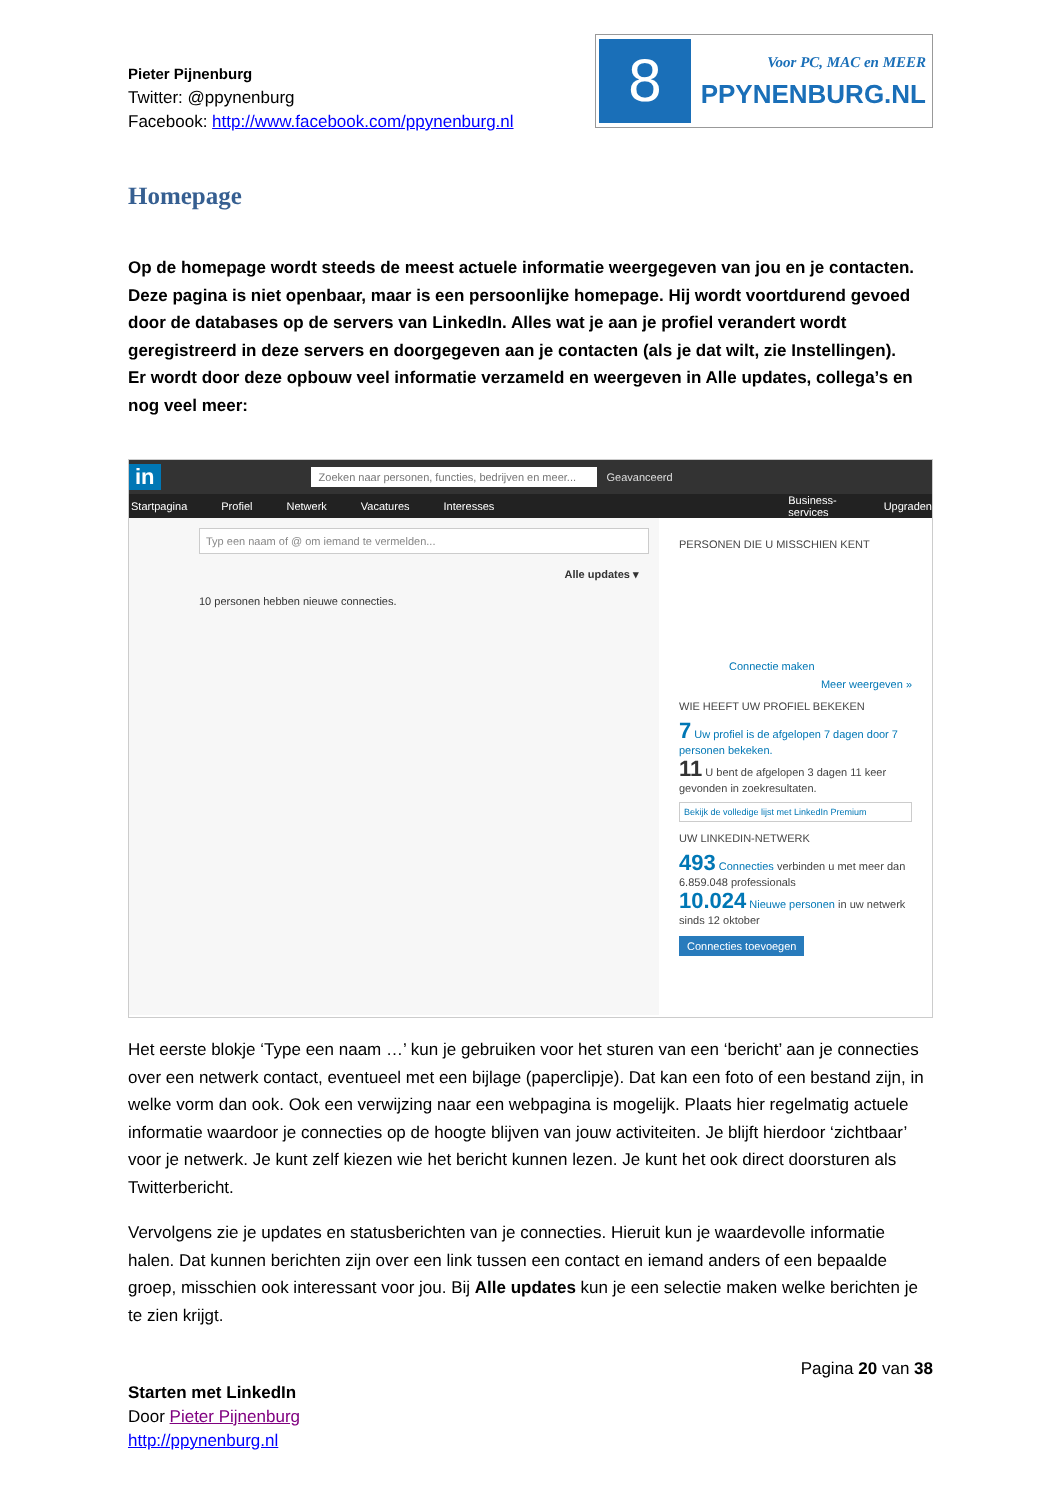Pieter Pijnenburg
Twitter: @ppynenburg
Facebook: http://www.facebook.com/ppynenburg.nl
8
Voor PC, MAC en MEER
PPYNENBURG.NL
Homepage
Op de homepage wordt steeds de meest actuele informatie weergegeven van jou en je contacten. Deze pagina is niet openbaar, maar is een persoonlijke homepage. Hij wordt voortdurend gevoed door de databases op de servers van LinkedIn. Alles wat je aan je profiel verandert wordt geregistreerd in deze servers en doorgegeven aan je contacten (als je dat wilt, zie Instellingen).
Er wordt door deze opbouw veel informatie verzameld en weergeven in Alle updates, collega’s en nog veel meer:
in Zoeken naar personen, functies, bedrijven en meer... Geavanceerd
Startpagina Profiel Netwerk Vacatures Interesses Business-services Upgraden
Typ een naam of @ om iemand te vermelden...
Alle updates ▾
10 personen hebben nieuwe connecties.
PERSONEN DIE U MISSCHIEN KENT
Connectie maken
Meer weergeven »
WIE HEEFT UW PROFIEL BEKEKEN
7 Uw profiel is de afgelopen 7 dagen door 7 personen bekeken.
11 U bent de afgelopen 3 dagen 11 keer gevonden in zoekresultaten.
Bekijk de volledige lijst met LinkedIn Premium
UW LINKEDIN-NETWERK
493 Connecties verbinden u met meer dan 6.859.048 professionals
10.024 Nieuwe personen in uw netwerk sinds 12 oktober
Connecties toevoegen
Het eerste blokje ‘Type een naam …’ kun je gebruiken voor het sturen van een ‘bericht’ aan je connecties over een netwerk contact, eventueel met een bijlage (paperclipje). Dat kan een foto of een bestand zijn, in welke vorm dan ook. Ook een verwijzing naar een webpagina is mogelijk. Plaats hier regelmatig actuele informatie waardoor je connecties op de hoogte blijven van jouw activiteiten. Je blijft hierdoor ‘zichtbaar’ voor je netwerk. Je kunt zelf kiezen wie het bericht kunnen lezen. Je kunt het ook direct doorsturen als Twitterbericht.
Vervolgens zie je updates en statusberichten van je connecties. Hieruit kun je waardevolle informatie halen. Dat kunnen berichten zijn over een link tussen een contact en iemand anders of een bepaalde groep, misschien ook interessant voor jou. Bij Alle updates kun je een selectie maken welke berichten je te zien krijgt.
Starten met LinkedIn
Door Pieter Pijnenburg
http://ppynenburg.nl
Pagina 20 van 38